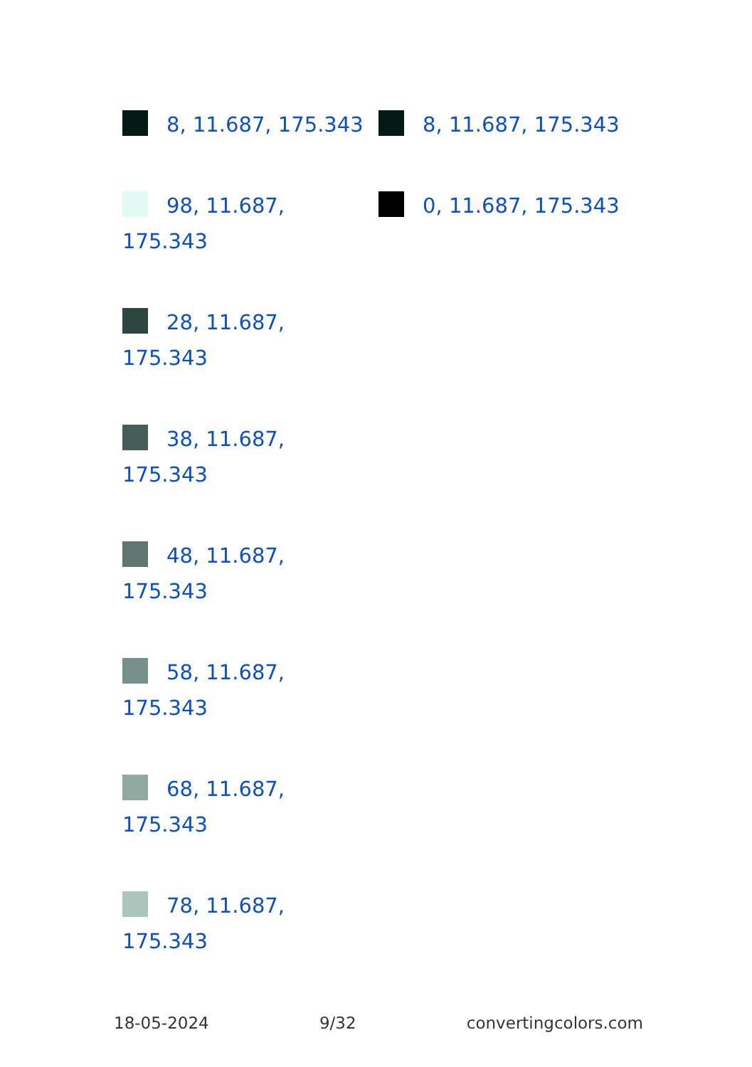8, 11.687, 175.343
98, 11.687,
175.343
28, 11.687,
175.343
38, 11.687,
175.343
48, 11.687,
175.343
58, 11.687,
175.343
68, 11.687,
175.343
78, 11.687,
175.343
8, 11.687, 175.343
0, 11.687, 175.343
18-05-2024 9/32 convertingcolors.com